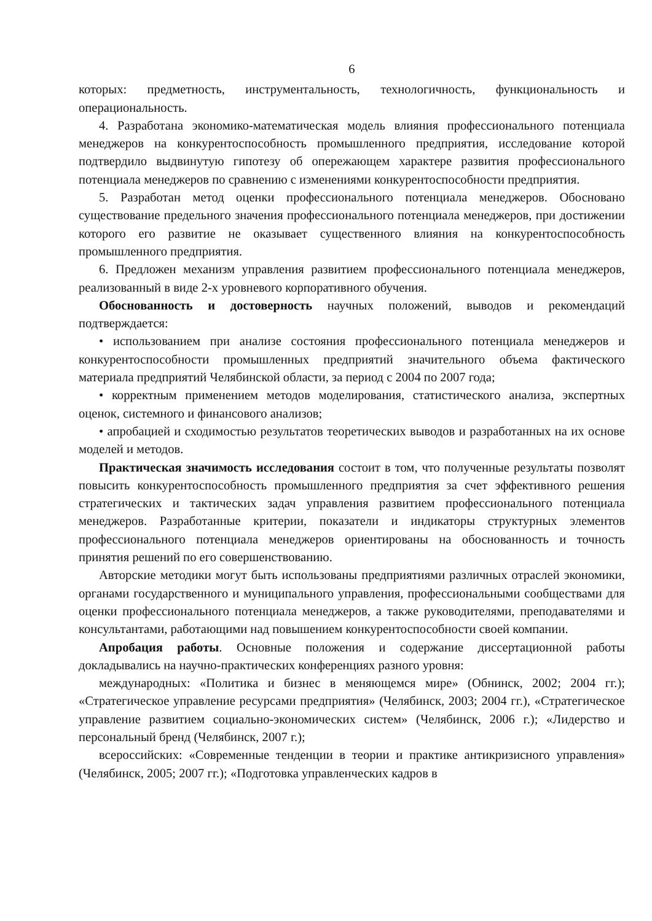6
которых: предметность, инструментальность, технологичность, функциональность и операциональность.
4. Разработана экономико-математическая модель влияния профессионального потенциала менеджеров на конкурентоспособность промышленного предприятия, исследование которой подтвердило выдвинутую гипотезу об опережающем характере развития профессионального потенциала менеджеров по сравнению с изменениями конкурентоспособности предприятия.
5. Разработан метод оценки профессионального потенциала менеджеров. Обосновано существование предельного значения профессионального потенциала менеджеров, при достижении которого его развитие не оказывает существенного влияния на конкурентоспособность промышленного предприятия.
6. Предложен механизм управления развитием профессионального потенциала менеджеров, реализованный в виде 2-х уровневого корпоративного обучения.
Обоснованность и достоверность научных положений, выводов и рекомендаций подтверждается:
• использованием при анализе состояния профессионального потенциала менеджеров и конкурентоспособности промышленных предприятий значительного объема фактического материала предприятий Челябинской области, за период с 2004 по 2007 года;
• корректным применением методов моделирования, статистического анализа, экспертных оценок, системного и финансового анализов;
• апробацией и сходимостью результатов теоретических выводов и разработанных на их основе моделей и методов.
Практическая значимость исследования состоит в том, что полученные результаты позволят повысить конкурентоспособность промышленного предприятия за счет эффективного решения стратегических и тактических задач управления развитием профессионального потенциала менеджеров. Разработанные критерии, показатели и индикаторы структурных элементов профессионального потенциала менеджеров ориентированы на обоснованность и точность принятия решений по его совершенствованию.
Авторские методики могут быть использованы предприятиями различных отраслей экономики, органами государственного и муниципального управления, профессиональными сообществами для оценки профессионального потенциала менеджеров, а также руководителями, преподавателями и консультантами, работающими над повышением конкурентоспособности своей компании.
Апробация работы. Основные положения и содержание диссертационной работы докладывались на научно-практических конференциях разного уровня:
международных: «Политика и бизнес в меняющемся мире» (Обнинск, 2002; 2004 гг.); «Стратегическое управление ресурсами предприятия» (Челябинск, 2003; 2004 гг.), «Стратегическое управление развитием социально-экономических систем» (Челябинск, 2006 г.); «Лидерство и персональный бренд (Челябинск, 2007 г.);
всероссийских: «Современные тенденции в теории и практике антикризисного управления» (Челябинск, 2005; 2007 гг.); «Подготовка управленческих кадров в